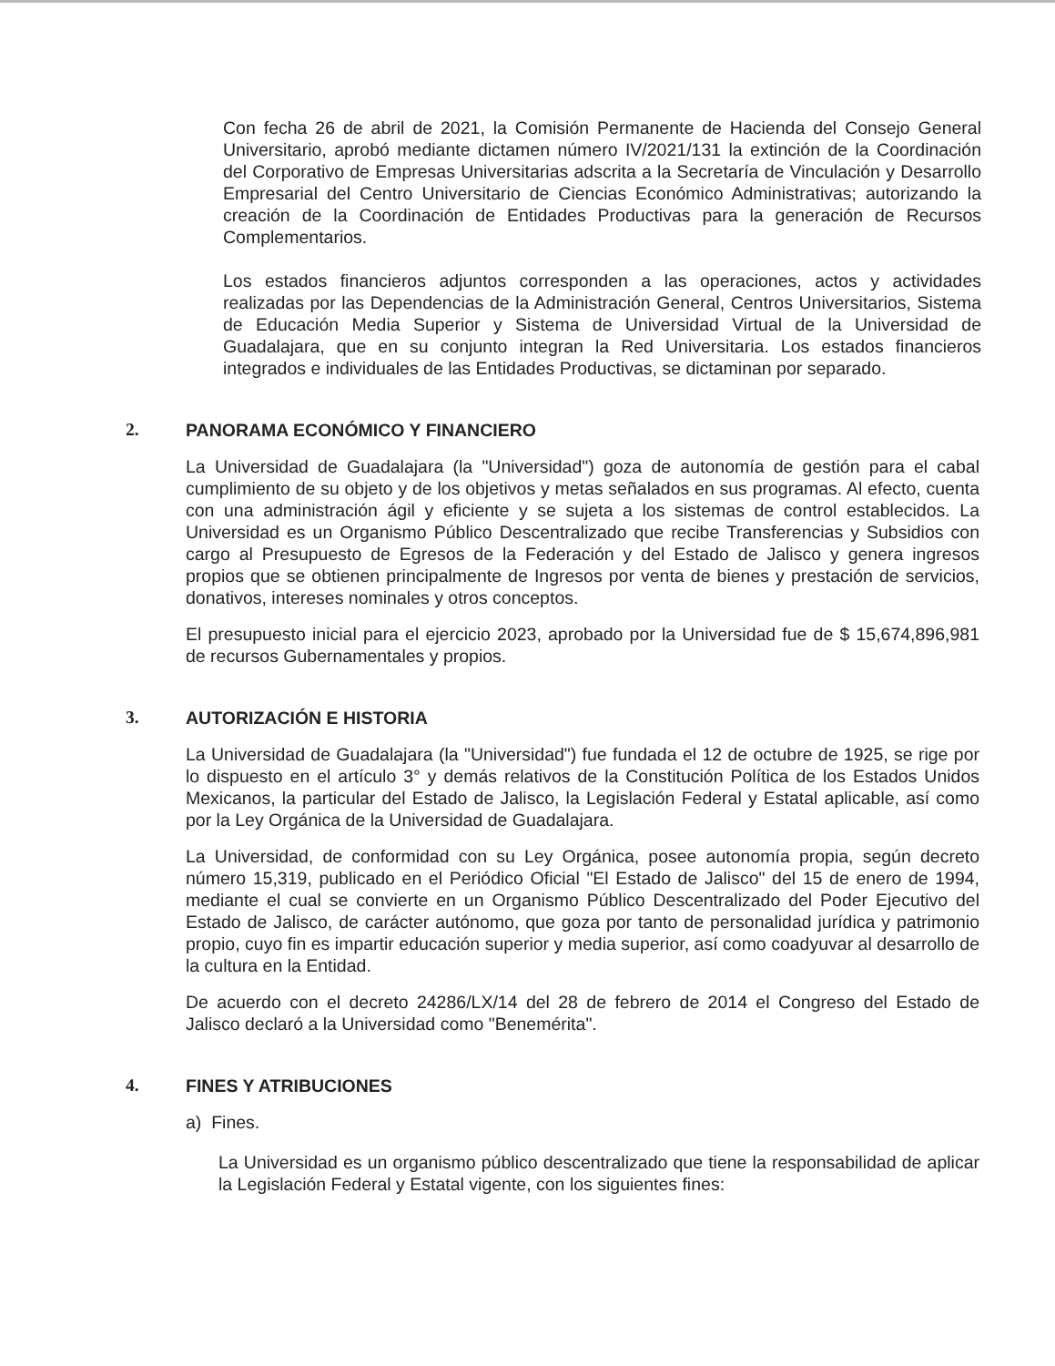Con fecha 26 de abril de 2021, la Comisión Permanente de Hacienda del Consejo General Universitario, aprobó mediante dictamen número IV/2021/131 la extinción de la Coordinación del Corporativo de Empresas Universitarias adscrita a la Secretaría de Vinculación y Desarrollo Empresarial del Centro Universitario de Ciencias Económico Administrativas; autorizando la creación de la Coordinación de Entidades Productivas para la generación de Recursos Complementarios.
Los estados financieros adjuntos corresponden a las operaciones, actos y actividades realizadas por las Dependencias de la Administración General, Centros Universitarios, Sistema de Educación Media Superior y Sistema de Universidad Virtual de la Universidad de Guadalajara, que en su conjunto integran la Red Universitaria. Los estados financieros integrados e individuales de las Entidades Productivas, se dictaminan por separado.
2. PANORAMA ECONÓMICO Y FINANCIERO
La Universidad de Guadalajara (la "Universidad") goza de autonomía de gestión para el cabal cumplimiento de su objeto y de los objetivos y metas señalados en sus programas. Al efecto, cuenta con una administración ágil y eficiente y se sujeta a los sistemas de control establecidos. La Universidad es un Organismo Público Descentralizado que recibe Transferencias y Subsidios con cargo al Presupuesto de Egresos de la Federación y del Estado de Jalisco y genera ingresos propios que se obtienen principalmente de Ingresos por venta de bienes y prestación de servicios, donativos, intereses nominales y otros conceptos.
El presupuesto inicial para el ejercicio 2023, aprobado por la Universidad fue de $ 15,674,896,981 de recursos Gubernamentales y propios.
3. AUTORIZACIÓN E HISTORIA
La Universidad de Guadalajara (la "Universidad") fue fundada el 12 de octubre de 1925, se rige por lo dispuesto en el artículo 3° y demás relativos de la Constitución Política de los Estados Unidos Mexicanos, la particular del Estado de Jalisco, la Legislación Federal y Estatal aplicable, así como por la Ley Orgánica de la Universidad de Guadalajara.
La Universidad, de conformidad con su Ley Orgánica, posee autonomía propia, según decreto número 15,319, publicado en el Periódico Oficial "El Estado de Jalisco" del 15 de enero de 1994, mediante el cual se convierte en un Organismo Público Descentralizado del Poder Ejecutivo del Estado de Jalisco, de carácter autónomo, que goza por tanto de personalidad jurídica y patrimonio propio, cuyo fin es impartir educación superior y media superior, así como coadyuvar al desarrollo de la cultura en la Entidad.
De acuerdo con el decreto 24286/LX/14 del 28 de febrero de 2014 el Congreso del Estado de Jalisco declaró a la Universidad como "Benemérita".
4. FINES Y ATRIBUCIONES
a) Fines.
La Universidad es un organismo público descentralizado que tiene la responsabilidad de aplicar la Legislación Federal y Estatal vigente, con los siguientes fines: